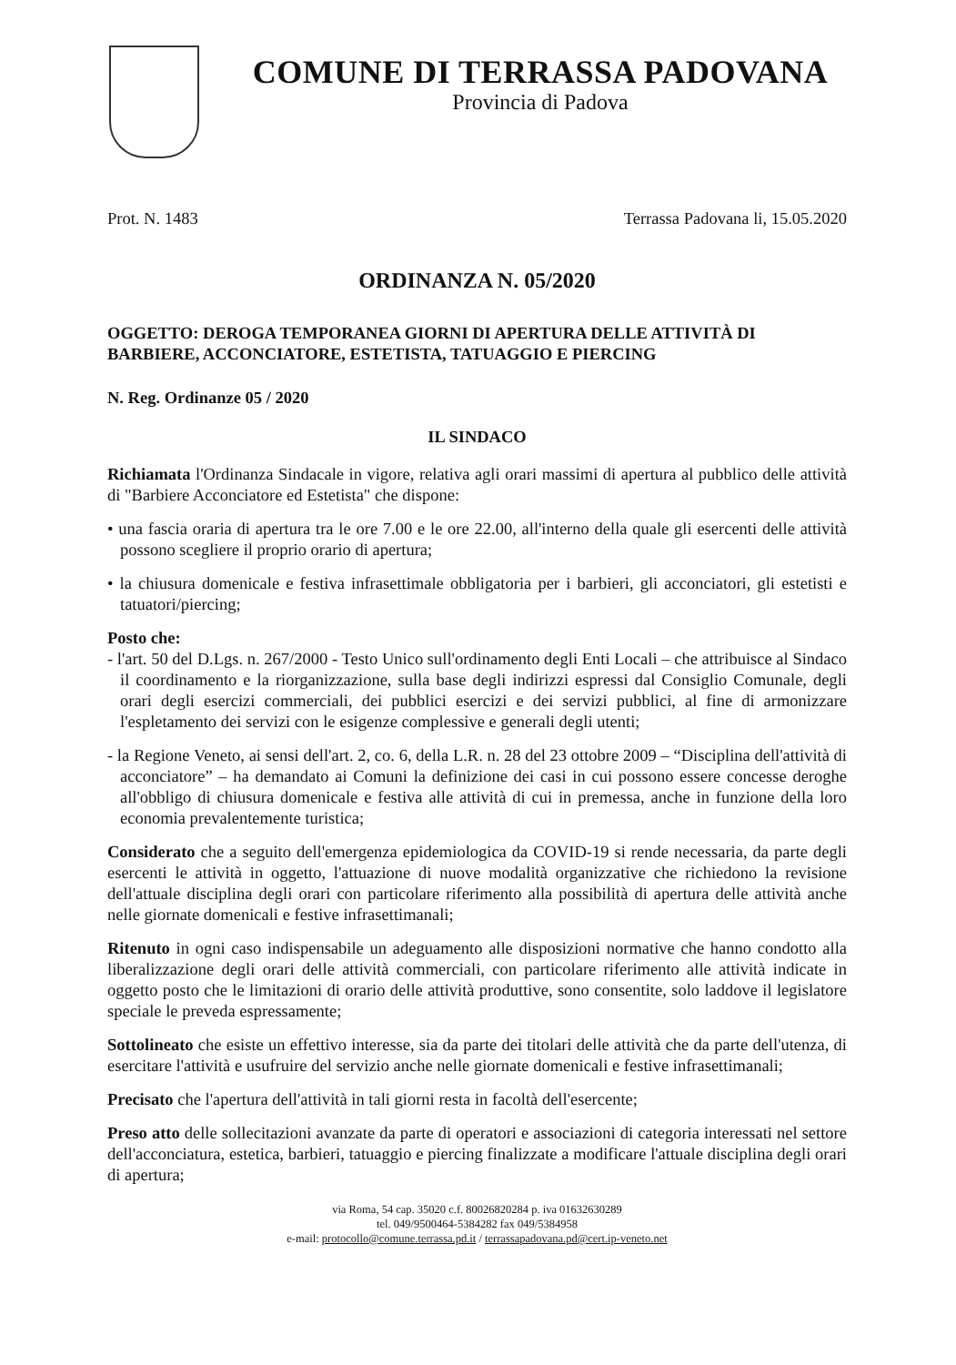COMUNE DI TERRASSA PADOVANA
Provincia di Padova
Prot. N. 1483 Terrassa Padovana li, 15.05.2020
ORDINANZA N. 05/2020
OGGETTO: DEROGA TEMPORANEA GIORNI DI APERTURA DELLE ATTIVITÀ DI BARBIERE, ACCONCIATORE, ESTETISTA, TATUAGGIO E PIERCING
N. Reg. Ordinanze 05 / 2020
IL SINDACO
Richiamata l'Ordinanza Sindacale in vigore, relativa agli orari massimi di apertura al pubblico delle attività di "Barbiere Acconciatore ed Estetista" che dispone:
• una fascia oraria di apertura tra le ore 7.00 e le ore 22.00, all'interno della quale gli esercenti delle attività possono scegliere il proprio orario di apertura;
• la chiusura domenicale e festiva infrasettimale obbligatoria per i barbieri, gli acconciatori, gli estetisti e tatuatori/piercing;
Posto che:
- l'art. 50 del D.Lgs. n. 267/2000 - Testo Unico sull'ordinamento degli Enti Locali – che attribuisce al Sindaco il coordinamento e la riorganizzazione, sulla base degli indirizzi espressi dal Consiglio Comunale, degli orari degli esercizi commerciali, dei pubblici esercizi e dei servizi pubblici, al fine di armonizzare l'espletamento dei servizi con le esigenze complessive e generali degli utenti;
- la Regione Veneto, ai sensi dell'art. 2, co. 6, della L.R. n. 28 del 23 ottobre 2009 – “Disciplina dell'attività di acconciatore” – ha demandato ai Comuni la definizione dei casi in cui possono essere concesse deroghe all'obbligo di chiusura domenicale e festiva alle attività di cui in premessa, anche in funzione della loro economia prevalentemente turistica;
Considerato che a seguito dell'emergenza epidemiologica da COVID-19 si rende necessaria, da parte degli esercenti le attività in oggetto, l'attuazione di nuove modalità organizzative che richiedono la revisione dell'attuale disciplina degli orari con particolare riferimento alla possibilità di apertura delle attività anche nelle giornate domenicali e festive infrasettimanali;
Ritenuto in ogni caso indispensabile un adeguamento alle disposizioni normative che hanno condotto alla liberalizzazione degli orari delle attività commerciali, con particolare riferimento alle attività indicate in oggetto posto che le limitazioni di orario delle attività produttive, sono consentite, solo laddove il legislatore speciale le preveda espressamente;
Sottolineato che esiste un effettivo interesse, sia da parte dei titolari delle attività che da parte dell'utenza, di esercitare l'attività e usufruire del servizio anche nelle giornate domenicali e festive infrasettimanali;
Precisato che l'apertura dell'attività in tali giorni resta in facoltà dell'esercente;
Preso atto delle sollecitazioni avanzate da parte di operatori e associazioni di categoria interessati nel settore dell'acconciatura, estetica, barbieri, tatuaggio e piercing finalizzate a modificare l'attuale disciplina degli orari di apertura;
via Roma, 54 cap. 35020 c.f. 80026820284 p. iva 01632630289
tel. 049/9500464-5384282 fax 049/5384958
e-mail: protocollo@comune.terrassa.pd.it / terrassapadovana.pd@cert.ip-veneto.net